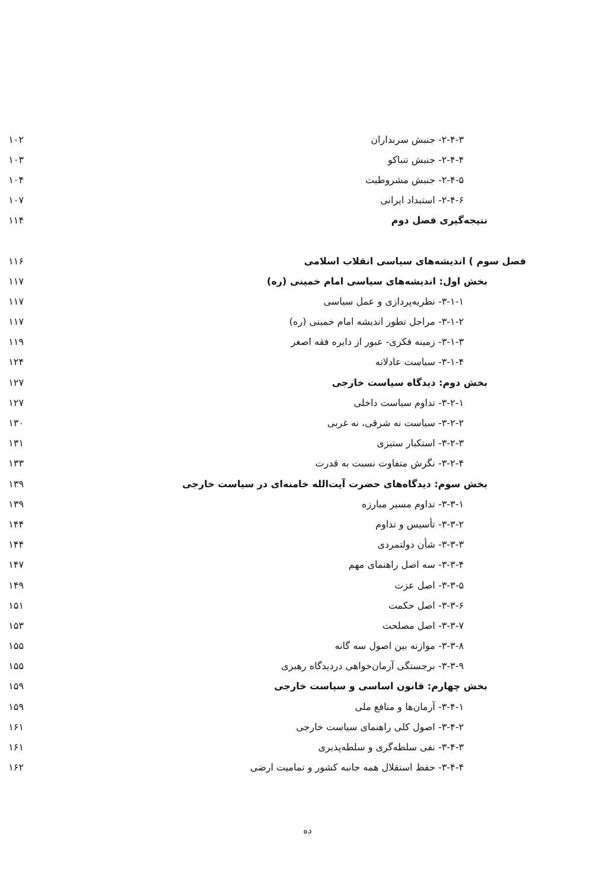| ۲-۴-۳- جنبش سربداران | ۱۰۲ |
| ۲-۴-۴- جنبش تنباکو | ۱۰۳ |
| ۲-۴-۵- جنبش مشروطیت | ۱۰۴ |
| ۲-۴-۶- استبداد ایرانی | ۱۰۷ |
| نتیجه‌گیری فصل دوم | ۱۱۴ |
| فصل سوم ) اندیشه‌های سیاسی انقلاب اسلامی | ۱۱۶ |
| بخش اول: اندیشه‌های سیاسی امام خمینی (ره) | ۱۱۷ |
| ۳-۱-۱- نظریه‌پردازی و عمل سیاسی | ۱۱۷ |
| ۳-۱-۲- مراحل تطور اندیشه امام خمینی (ره) | ۱۱۷ |
| ۳-۱-۳- زمینه فکری- عبور از دایره فقه اصغر | ۱۱۹ |
| ۳-۱-۴- سیاست عادلانه | ۱۲۴ |
| بخش دوم: دیدگاه سیاست خارجی | ۱۲۷ |
| ۳-۲-۱- تداوم سیاست داخلی | ۱۲۷ |
| ۳-۲-۲- سیاست نه شرقی، نه غربی | ۱۳۰ |
| ۳-۲-۳- استکبار ستیزی | ۱۳۱ |
| ۳-۲-۴- نگرش متفاوت نسبت به قدرت | ۱۳۳ |
| بخش سوم: دیدگاه‌های حضرت آیت‌الله خامنه‌ای در سیاست خارجی | ۱۳۹ |
| ۳-۳-۱- تداوم مسیر مبارزه | ۱۳۹ |
| ۳-۳-۲- تأسیس و تداوم | ۱۴۴ |
| ۳-۳-۳- شأن دولتمردی | ۱۴۴ |
| ۳-۳-۴- سه اصل راهنمای مهم | ۱۴۷ |
| ۳-۳-۵- اصل عزت | ۱۴۹ |
| ۳-۳-۶- اصل حکمت | ۱۵۱ |
| ۳-۳-۷- اصل مصلحت | ۱۵۳ |
| ۳-۳-۸- موازنه بین اصول سه گانه | ۱۵۵ |
| ۳-۳-۹- برجستگی آرمان‌خواهی دردیدگاه رهبری | ۱۵۵ |
| بخش چهارم: قانون اساسی و سیاست خارجی | ۱۵۹ |
| ۳-۴-۱- آرمان‌ها و منافع ملی | ۱۵۹ |
| ۳-۴-۲- اصول کلی راهنمای سیاست خارجی | ۱۶۱ |
| ۳-۴-۳- نفی سلطه‌گری و سلطه‌پذیری | ۱۶۱ |
| ۳-۴-۴- حفظ استقلال همه جانبه کشور و تمامیت ارضی | ۱۶۲ |
ده